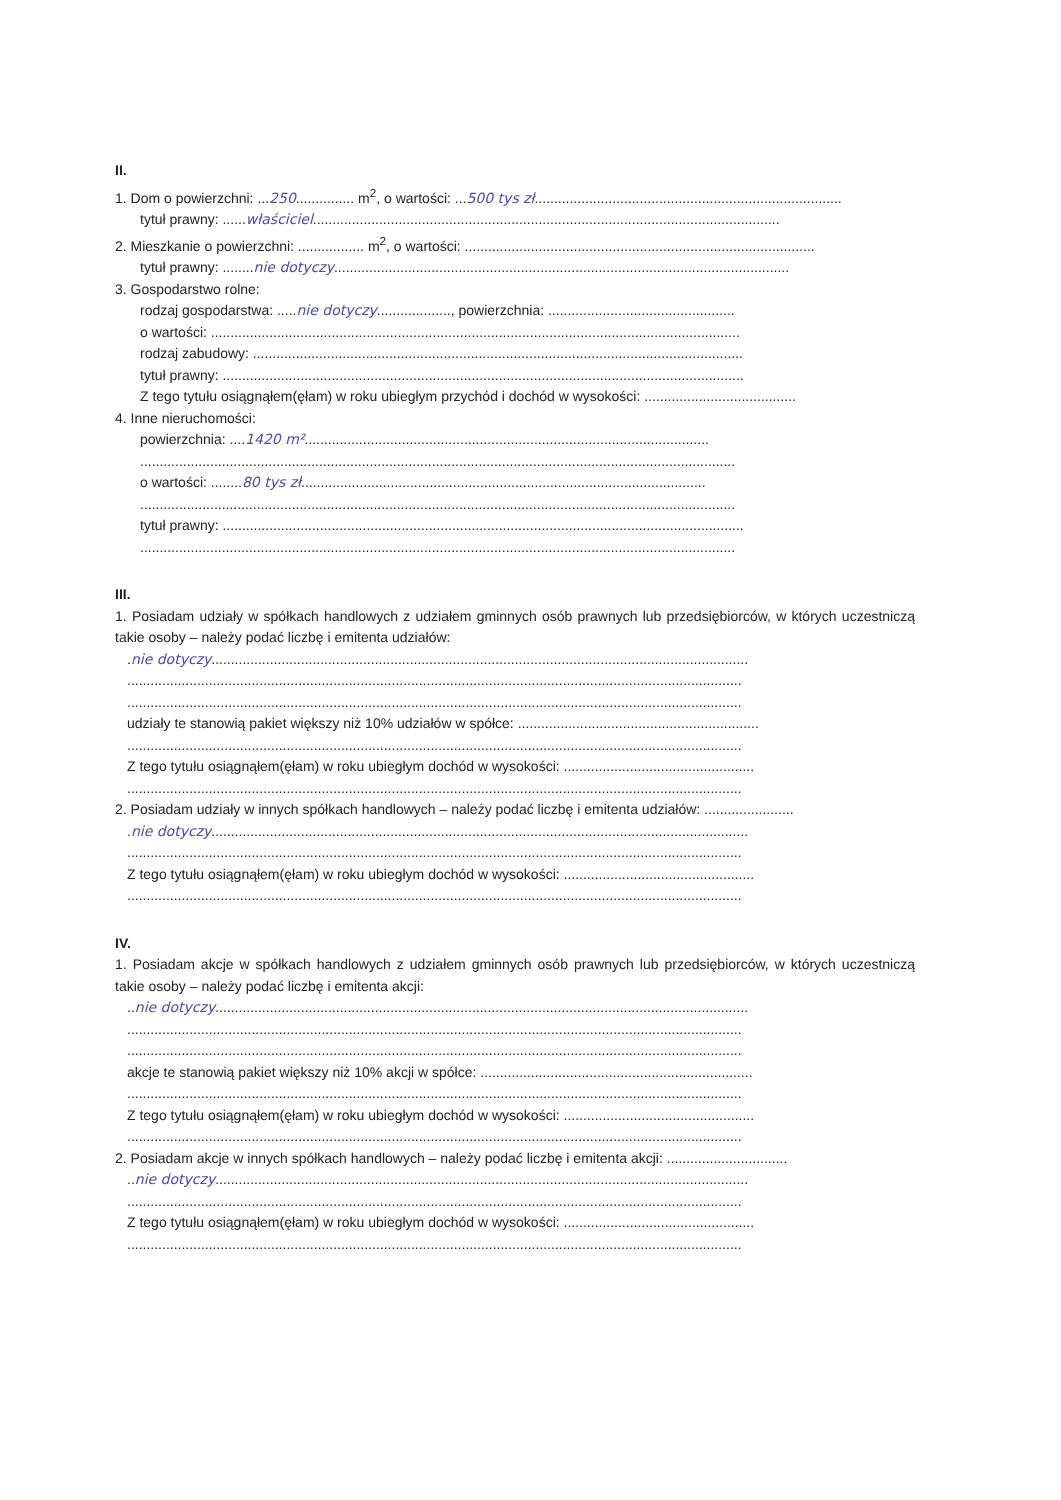II.
1. Dom o powierzchni: ...250............... m<sup>2</sup>, o wartości: ...500 tys zł...............................................................................
tytuł prawny: ......właściciel........................................................................................................................
2. Mieszkanie o powierzchni: ................. m<sup>2</sup>, o wartości: ..........................................................................................
tytuł prawny: ........nie dotyczy.....................................................................................................................
3. Gospodarstwo rolne:
rodzaj gospodarstwa: .....nie dotyczy..................., powierzchnia: ................................................
o wartości: ........................................................................................................................................
rodzaj zabudowy: ..............................................................................................................................
tytuł prawny: ......................................................................................................................................
Z tego tytułu osiągnąłem(ęłam) w roku ubiegłym przychód i dochód w wysokości: .......................................
4. Inne nieruchomości:
powierzchnia: ....1420 m²........................................................................................................
.........................................................................................................................................................
o wartości: ........80 tys zł........................................................................................................
.........................................................................................................................................................
tytuł prawny: ......................................................................................................................................
.........................................................................................................................................................
III.
1. Posiadam udziały w spółkach handlowych z udziałem gminnych osób prawnych lub przedsiębiorców, w których uczestniczą takie osoby – należy podać liczbę i emitenta udziałów:
.nie dotyczy..........................................................................................................................................
..............................................................................................................................................................
..............................................................................................................................................................
udziały te stanowią pakiet większy niż 10% udziałów w spółce: ..............................................................
..............................................................................................................................................................
Z tego tytułu osiągnąłem(ęłam) w roku ubiegłym dochód w wysokości: .................................................
..............................................................................................................................................................
2. Posiadam udziały w innych spółkach handlowych – należy podać liczbę i emitenta udziałów: .......................
.nie dotyczy..........................................................................................................................................
..............................................................................................................................................................
Z tego tytułu osiągnąłem(ęłam) w roku ubiegłym dochód w wysokości: .................................................
..............................................................................................................................................................
IV.
1. Posiadam akcje w spółkach handlowych z udziałem gminnych osób prawnych lub przedsiębiorców, w których uczestniczą takie osoby – należy podać liczbę i emitenta akcji:
..nie dotyczy.........................................................................................................................................
..............................................................................................................................................................
..............................................................................................................................................................
akcje te stanowią pakiet większy niż 10% akcji w spółce: ......................................................................
..............................................................................................................................................................
Z tego tytułu osiągnąłem(ęłam) w roku ubiegłym dochód w wysokości: .................................................
..............................................................................................................................................................
2. Posiadam akcje w innych spółkach handlowych – należy podać liczbę i emitenta akcji: ...............................
..nie dotyczy.........................................................................................................................................
..............................................................................................................................................................
Z tego tytułu osiągnąłem(ęłam) w roku ubiegłym dochód w wysokości: .................................................
..............................................................................................................................................................